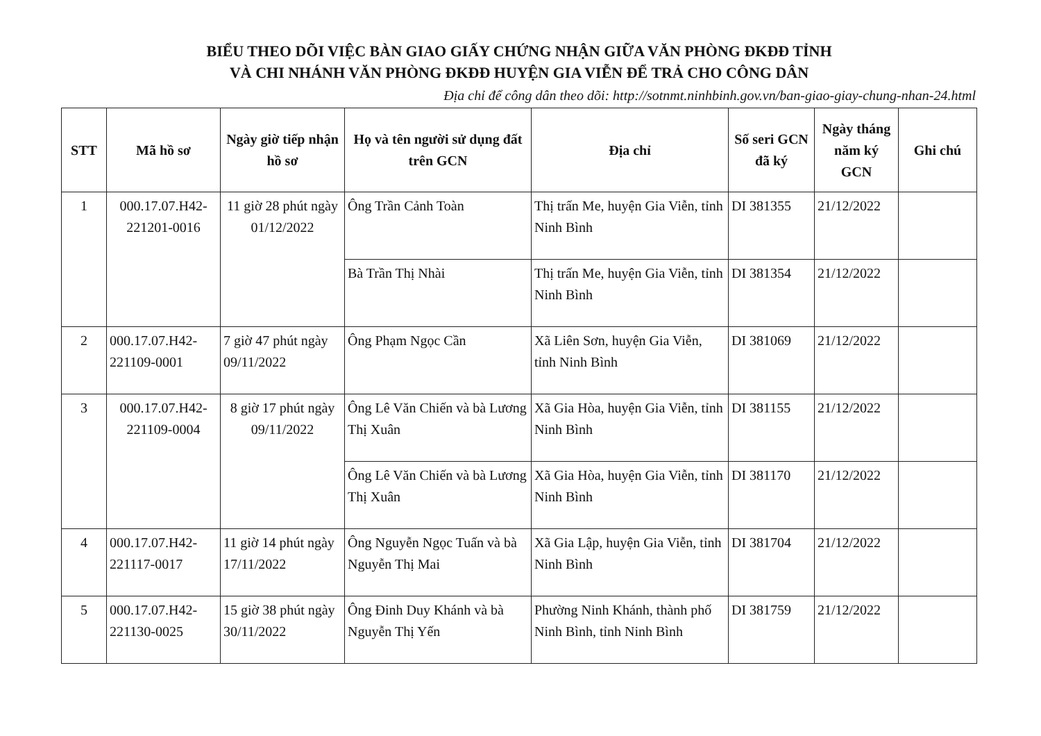BIỂU THEO DÕI VIỆC BÀN GIAO GIẤY CHỨNG NHẬN GIỮA VĂN PHÒNG ĐKĐĐ TỈNH
VÀ CHI NHÁNH VĂN PHÒNG ĐKĐĐ HUYỆN GIA VIỄN ĐỂ TRẢ CHO CÔNG DÂN
Địa chỉ để công dân theo dõi: http://sotnmt.ninhbinh.gov.vn/ban-giao-giay-chung-nhan-24.html
| STT | Mã hồ sơ | Ngày giờ tiếp nhận hồ sơ | Họ và tên người sử dụng đất trên GCN | Địa chỉ | Số seri GCN đã ký | Ngày tháng năm ký GCN | Ghi chú |
| --- | --- | --- | --- | --- | --- | --- | --- |
| 1 | 000.17.07.H42-221201-0016 | 11 giờ 28 phút ngày 01/12/2022 | Ông Trần Cảnh Toàn | Thị trấn Me, huyện Gia Viễn, tỉnh Ninh Bình | DI 381355 | 21/12/2022 | |
| | | | Bà Trần Thị Nhài | Thị trấn Me, huyện Gia Viễn, tỉnh Ninh Bình | DI 381354 | 21/12/2022 | |
| 2 | 000.17.07.H42-221109-0001 | 7 giờ 47 phút ngày 09/11/2022 | Ông Phạm Ngọc Cần | Xã Liên Sơn, huyện Gia Viễn, tỉnh Ninh Bình | DI 381069 | 21/12/2022 | |
| 3 | 000.17.07.H42-221109-0004 | 8 giờ 17 phút ngày 09/11/2022 | Ông Lê Văn Chiến và bà Lương Thị Xuân | Xã Gia Hòa, huyện Gia Viễn, tỉnh Ninh Bình | DI 381155 | 21/12/2022 | |
| | | | Ông Lê Văn Chiến và bà Lương Thị Xuân | Xã Gia Hòa, huyện Gia Viễn, tỉnh Ninh Bình | DI 381170 | 21/12/2022 | |
| 4 | 000.17.07.H42-221117-0017 | 11 giờ 14 phút ngày 17/11/2022 | Ông Nguyễn Ngọc Tuấn và bà Nguyễn Thị Mai | Xã Gia Lập, huyện Gia Viễn, tỉnh Ninh Bình | DI 381704 | 21/12/2022 | |
| 5 | 000.17.07.H42-221130-0025 | 15 giờ 38 phút ngày 30/11/2022 | Ông Đinh Duy Khánh và bà Nguyễn Thị Yến | Phường Ninh Khánh, thành phố Ninh Bình, tỉnh Ninh Bình | DI 381759 | 21/12/2022 | |